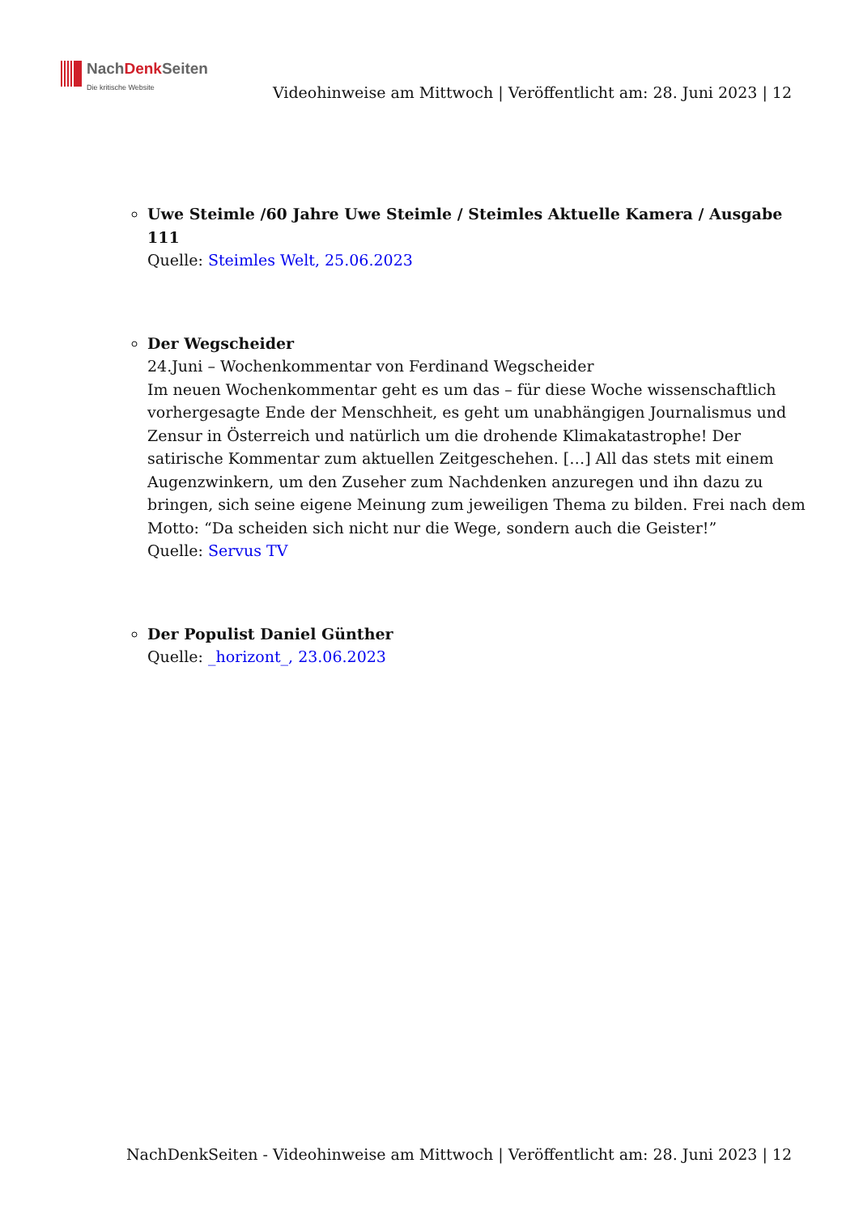NachDenk Seiten
Die kritische Website
Videohinweise am Mittwoch | Veröffentlicht am: 28. Juni 2023 | 12
Uwe Steimle /60 Jahre Uwe Steimle / Steimles Aktuelle Kamera / Ausgabe 111
Quelle: Steimles Welt, 25.06.2023
Der Wegscheider
24.Juni – Wochenkommentar von Ferdinand Wegscheider
Im neuen Wochenkommentar geht es um das – für diese Woche wissenschaftlich vorhergesagte Ende der Menschheit, es geht um unabhängigen Journalismus und Zensur in Österreich und natürlich um die drohende Klimakatastrophe! Der satirische Kommentar zum aktuellen Zeitgeschehen. […] All das stets mit einem Augenzwinkern, um den Zuseher zum Nachdenken anzuregen und ihn dazu zu bringen, sich seine eigene Meinung zum jeweiligen Thema zu bilden. Frei nach dem Motto: “Da scheiden sich nicht nur die Wege, sondern auch die Geister!”
Quelle: Servus TV
Der Populist Daniel Günther
Quelle: _horizont_, 23.06.2023
NachDenkSeiten - Videohinweise am Mittwoch | Veröffentlicht am: 28. Juni 2023 | 12